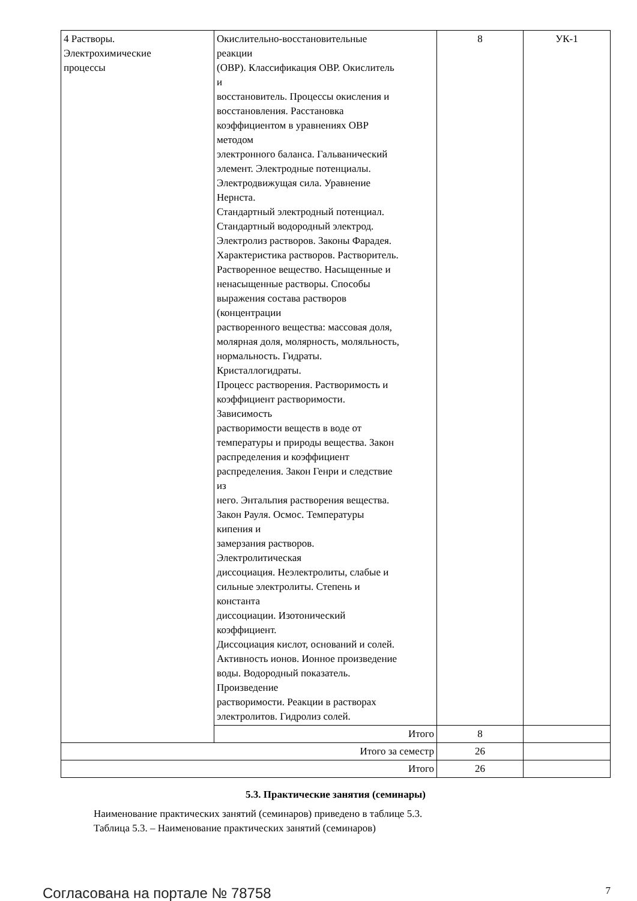| 4 Растворы. Электрохимические процессы | Окислительно-восстановительные реакции (ОВР). Классификация ОВР. Окислитель и восстановитель. Процессы окисления и восстановления. Расстановка коэффициентом в уравнениях ОВР методом электронного баланса. Гальванический элемент. Электродные потенциалы. Электродвижущая сила. Уравнение Нернста. Стандартный электродный потенциал. Стандартный водородный электрод. Электролиз растворов. Законы Фарадея. Характеристика растворов. Растворитель. Растворенное вещество. Насыщенные и ненасыщенные растворы. Способы выражения состава растворов (концентрации растворенного вещества: массовая доля, молярная доля, молярность, моляльность, нормальность. Гидраты. Кристаллогидраты. Процесс растворения. Растворимость и коэффициент растворимости. Зависимость растворимости веществ в воде от температуры и природы вещества. Закон распределения и коэффициент распределения. Закон Генри и следствие из него. Энтальпия растворения вещества. Закон Рауля. Осмос. Температуры кипения и замерзания растворов. Электролитическая диссоциация. Неэлектролиты, слабые и сильные электролиты. Степень и константа диссоциации. Изотонический коэффициент. Диссоциация кислот, оснований и солей. Активность ионов. Ионное произведение воды. Водородный показатель. Произведение растворимости. Реакции в растворах электролитов. Гидролиз солей. | 8 | УК-1 |
| | Итого | 8 | |
| Итого за семестр | | 26 | |
| Итого | | 26 | |
5.3. Практические занятия (семинары)
Наименование практических занятий (семинаров) приведено в таблице 5.3.
Таблица 5.3. – Наименование практических занятий (семинаров)
Согласована на портале № 78758 7